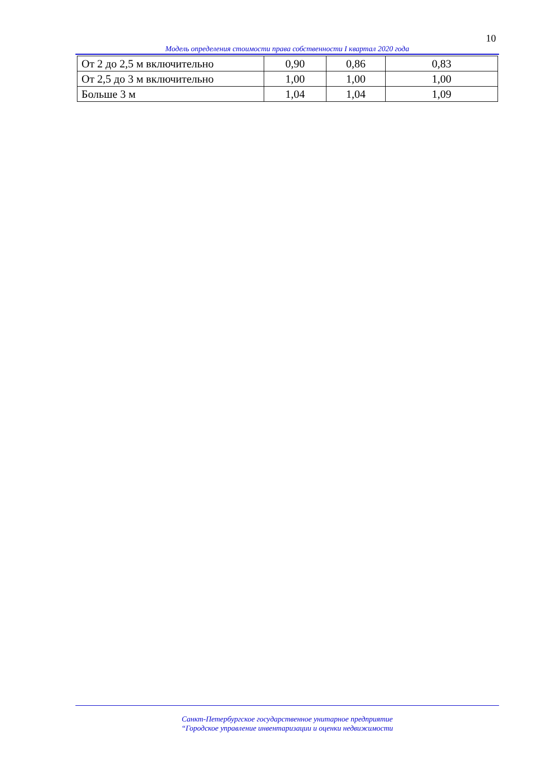10
Модель определения стоимости права собственности I квартал 2020 года
| От 2 до 2,5 м включительно | 0,90 | 0,86 | 0,83 |
| От 2,5 до 3 м включительно | 1,00 | 1,00 | 1,00 |
| Больше 3 м | 1,04 | 1,04 | 1,09 |
Санкт-Петербургское государственное унитарное предприятие
“Городское управление инвентаризации и оценки недвижимости